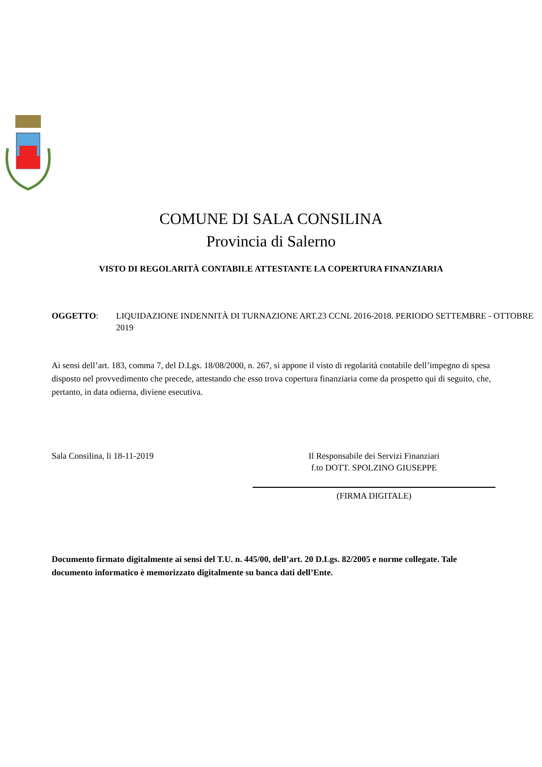COMUNE DI SALA CONSILINA
Provincia di Salerno
VISTO DI REGOLARITÀ CONTABILE ATTESTANTE LA COPERTURA FINANZIARIA
OGGETTO: LIQUIDAZIONE INDENNITÀ DI TURNAZIONE ART.23 CCNL 2016-2018. PERIODO SETTEMBRE - OTTOBRE 2019
Ai sensi dell’art. 183, comma 7, del D.Lgs. 18/08/2000, n. 267, si appone il visto di regolarità contabile dell’impegno di spesa disposto nel provvedimento che precede, attestando che esso trova copertura finanziaria come da prospetto qui di seguito, che, pertanto, in data odierna, diviene esecutiva.
Sala Consilina, li 18-11-2019 Il Responsabile dei Servizi Finanziari
f.to DOTT. SPOLZINO GIUSEPPE
(FIRMA DIGITALE)
Documento firmato digitalmente ai sensi del T.U. n. 445/00, dell’art. 20 D.Lgs. 82/2005 e norme collegate. Tale documento informatico è memorizzato digitalmente su banca dati dell’Ente.